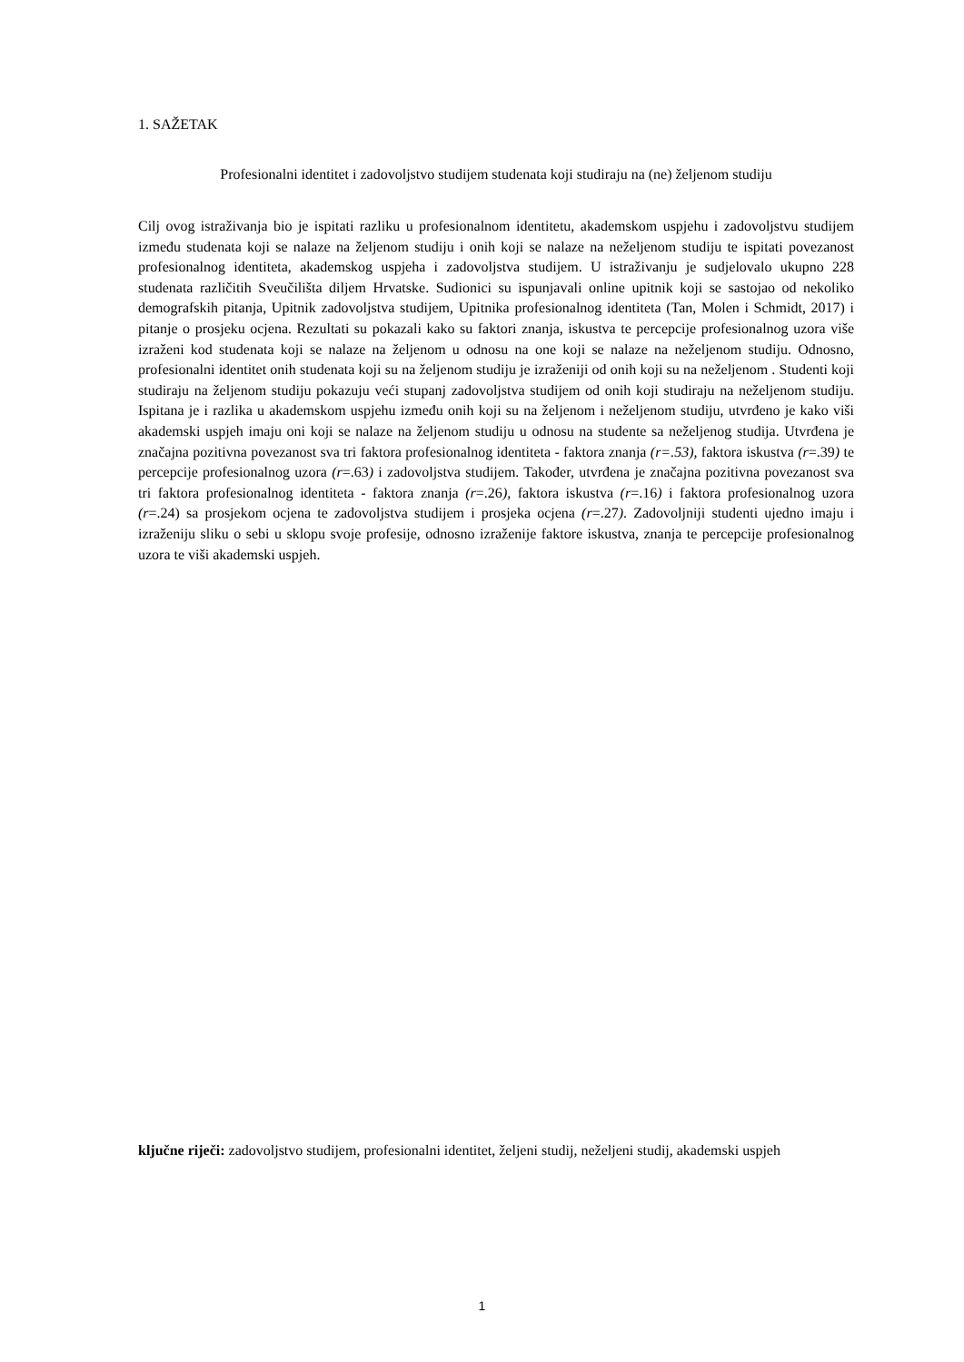1. SAŽETAK
Profesionalni identitet i zadovoljstvo studijem studenata koji studiraju na (ne) željenom studiju
Cilj ovog istraživanja bio je ispitati razliku u profesionalnom identitetu, akademskom uspjehu i zadovoljstvu studijem između studenata koji se nalaze na željenom studiju i onih koji se nalaze na neželjenom studiju te ispitati povezanost profesionalnog identiteta, akademskog uspjeha i zadovoljstva studijem. U istraživanju je sudjelovalo ukupno 228 studenata različitih Sveučilišta diljem Hrvatske. Sudionici su ispunjavali online upitnik koji se sastojao od nekoliko demografskih pitanja, Upitnik zadovoljstva studijem, Upitnika profesionalnog identiteta (Tan, Molen i Schmidt, 2017) i pitanje o prosjeku ocjena. Rezultati su pokazali kako su faktori znanja, iskustva te percepcije profesionalnog uzora više izraženi kod studenata koji se nalaze na željenom u odnosu na one koji se nalaze na neželjenom studiju. Odnosno, profesionalni identitet onih studenata koji su na željenom studiju je izraženiji od onih koji su na neželjenom . Studenti koji studiraju na željenom studiju pokazuju veći stupanj zadovoljstva studijem od onih koji studiraju na neželjenom studiju. Ispitana je i razlika u akademskom uspjehu između onih koji su na željenom i neželjenom studiju, utvrđeno je kako viši akademski uspjeh imaju oni koji se nalaze na željenom studiju u odnosu na studente sa neželjenog studija. Utvrđena je značajna pozitivna povezanost sva tri faktora profesionalnog identiteta - faktora znanja (r=.53), faktora iskustva (r=.39) te percepcije profesionalnog uzora (r=.63) i zadovoljstva studijem. Također, utvrđena je značajna pozitivna povezanost sva tri faktora profesionalnog identiteta - faktora znanja (r=.26), faktora iskustva (r=.16) i faktora profesionalnog uzora (r=.24) sa prosjekom ocjena te zadovoljstva studijem i prosjeka ocjena (r=.27). Zadovoljniji studenti ujedno imaju i izraženiju sliku o sebi u sklopu svoje profesije, odnosno izraženije faktore iskustva, znanja te percepcije profesionalnog uzora te viši akademski uspjeh.
ključne riječi: zadovoljstvo studijem, profesionalni identitet, željeni studij, neželjeni studij, akademski uspjeh
1